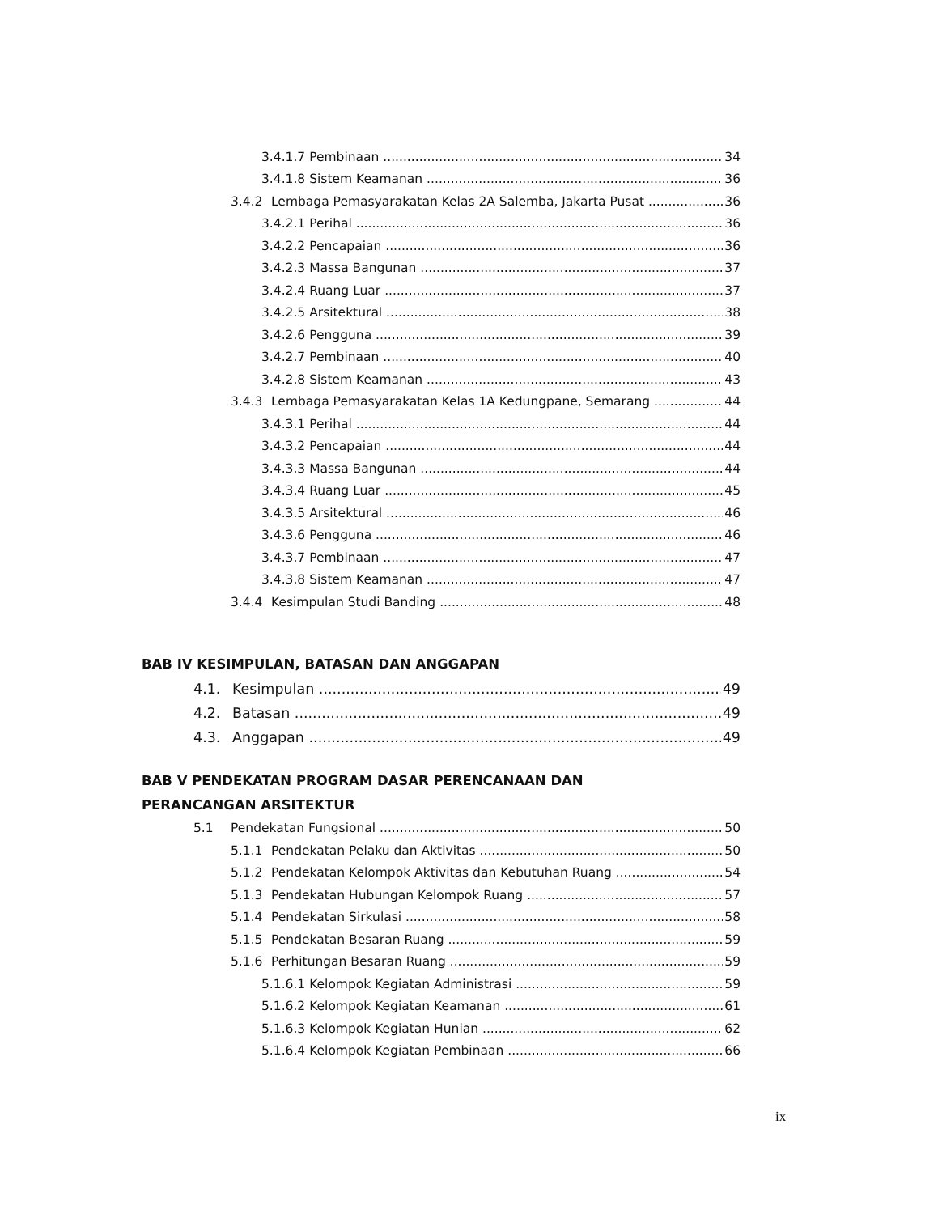3.4.1.7 Pembinaan 34
3.4.1.8 Sistem Keamanan 36
3.4.2 Lembaga Pemasyarakatan Kelas 2A Salemba, Jakarta Pusat 36
3.4.2.1 Perihal 36
3.4.2.2 Pencapaian 36
3.4.2.3 Massa Bangunan 37
3.4.2.4 Ruang Luar 37
3.4.2.5 Arsitektural 38
3.4.2.6 Pengguna 39
3.4.2.7 Pembinaan 40
3.4.2.8 Sistem Keamanan 43
3.4.3 Lembaga Pemasyarakatan Kelas 1A Kedungpane, Semarang 44
3.4.3.1 Perihal 44
3.4.3.2 Pencapaian 44
3.4.3.3 Massa Bangunan 44
3.4.3.4 Ruang Luar 45
3.4.3.5 Arsitektural 46
3.4.3.6 Pengguna 46
3.4.3.7 Pembinaan 47
3.4.3.8 Sistem Keamanan 47
3.4.4 Kesimpulan Studi Banding 48
BAB IV KESIMPULAN, BATASAN DAN ANGGAPAN
4.1. Kesimpulan 49
4.2. Batasan 49
4.3. Anggapan 49
BAB V PENDEKATAN PROGRAM DASAR PERENCANAAN DAN
PERANCANGAN ARSITEKTUR
5.1 Pendekatan Fungsional 50
5.1.1 Pendekatan Pelaku dan Aktivitas 50
5.1.2 Pendekatan Kelompok Aktivitas dan Kebutuhan Ruang 54
5.1.3 Pendekatan Hubungan Kelompok Ruang 57
5.1.4 Pendekatan Sirkulasi 58
5.1.5 Pendekatan Besaran Ruang 59
5.1.6 Perhitungan Besaran Ruang 59
5.1.6.1 Kelompok Kegiatan Administrasi 59
5.1.6.2 Kelompok Kegiatan Keamanan 61
5.1.6.3 Kelompok Kegiatan Hunian 62
5.1.6.4 Kelompok Kegiatan Pembinaan 66
ix